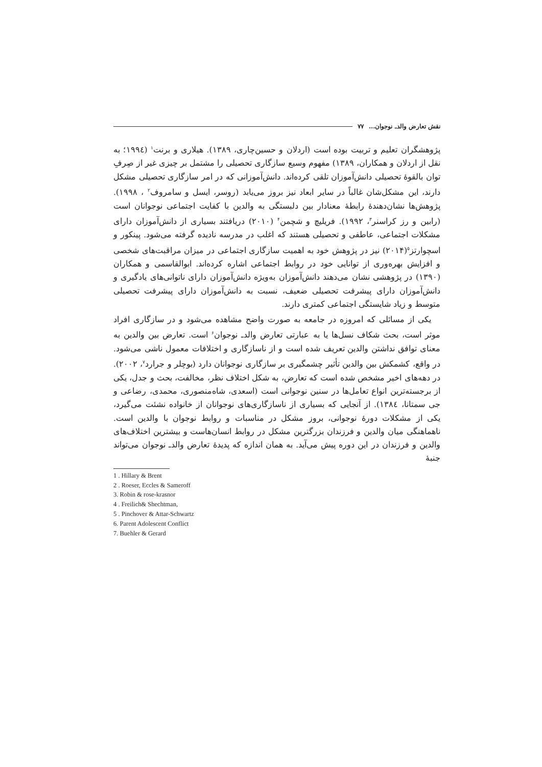نقش تعارض والدـ نوجوان... ۷۷
پژوهشگران تعلیم و تربیت بوده است (اردلان و حسین‌چاری، ۱۳۸۹). هیلاری و برنت<sup>۱</sup> (۱۹۹٤؛ به نقل از اردلان و همکاران، ۱۳۸۹) مفهوم وسیع سازگاری تحصیلی را مشتمل بر چیزی غیر از صِرفِ توان بالقوهٔ تحصیلی دانش‌آموزان تلقی کرده‌اند. دانش‌آموزانی که در امر سازگاری تحصیلی مشکل دارند، این مشکل‌شان غالباً در سایر ابعاد نیز بروز می‌یابد (روسر، ایسل و سامروف<sup>۲</sup> ، ۱۹۹۸). پژوهش‌ها نشان‌دهندهٔ رابطهٔ معنادار بین دلبستگی به والدین با کفایت اجتماعی نوجوانان است (رابین و رز کراسنر<sup>۳</sup>، ۱۹۹۲). فریلیچ و شچمن<sup>۴</sup> (۲۰۱۰) دریافتند بسیاری از دانش‌آموزان دارای مشکلات اجتماعی، عاطفی و تحصیلی هستند که اغلب در مدرسه نادیده گرفته می‌شود. پینکور و اسچوارتز<sup>۵</sup>(۲۰۱۴) نیز در پژوهش خود به اهمیت سازگاری اجتماعی در میزان مراقبت‌های شخصی و افزایش بهره‌وری از توانایی خود در روابط اجتماعی اشاره کرده‌اند. ابوالقاسمی و همکاران (۱۳۹۰) در پژوهشی نشان می‌دهند دانش‌آموزان به‌ویژه دانش‌آموزان دارای ناتوانی‌های یادگیری و دانش‌آموزان دارای پیشرفت تحصیلی ضعیف، نسبت به دانش‌آموزان دارای پیشرفت تحصیلی متوسط و زیاد شایستگی اجتماعی کمتری دارند.
یکی از مسائلی که امروزه در جامعه به صورت واضح مشاهده می‌شود و در سازگاری افراد موثر است، بحث شکاف نسل‌ها یا به عبارتی تعارض والدـ نوجوان<sup>۶</sup> است. تعارض بین والدین به معنای توافق نداشتن والدین تعریف شده است و از ناسازگاری و اختلافات معمول ناشی می‌شود. در واقع، کشمکش بین والدین تأثیر چشمگیری بر سازگاری نوجوانان دارد (بوچلر و جرارد<sup>۷</sup>، ۲۰۰۲). در دهه‌های اخیر مشخص شده است که تعارض، به شکل اختلاف نظر، مخالفت، بحث و جدل، یکی از برجسته‌ترین انواع تعامل‌ها در سنین نوجوانی است (اسعدی، شاه‌منصوری، محمدی، رضاعی و جی سمتانا، ۱۳۸٤). از آنجایی که بسیاری از ناسازگاری‌های نوجوانان از خانواده نشئت می‌گیرد، یکی از مشکلات دورهٔ نوجوانی، بروز مشکل در مناسبات و روابط نوجوان با والدین است. ناهماهنگی میان والدین و فرزندان بزرگترین مشکل در روابط انسان‌هاست و بیشترین اختلاف‌های والدین و فرزندان در این دوره پیش می‌آید. به همان اندازه که پدیدهٔ تعارض والدـ نوجوان می‌تواند جنبهٔ
1 . Hillary & Brent
2 . Roeser, Eccles & Sameroff
3. Robin & rose-krasnor
4 . Freilich& Shechtman,
5 . Pinchover & Attar-Schwartz
6. Parent Adolescent Conflict
7. Buehler & Gerard